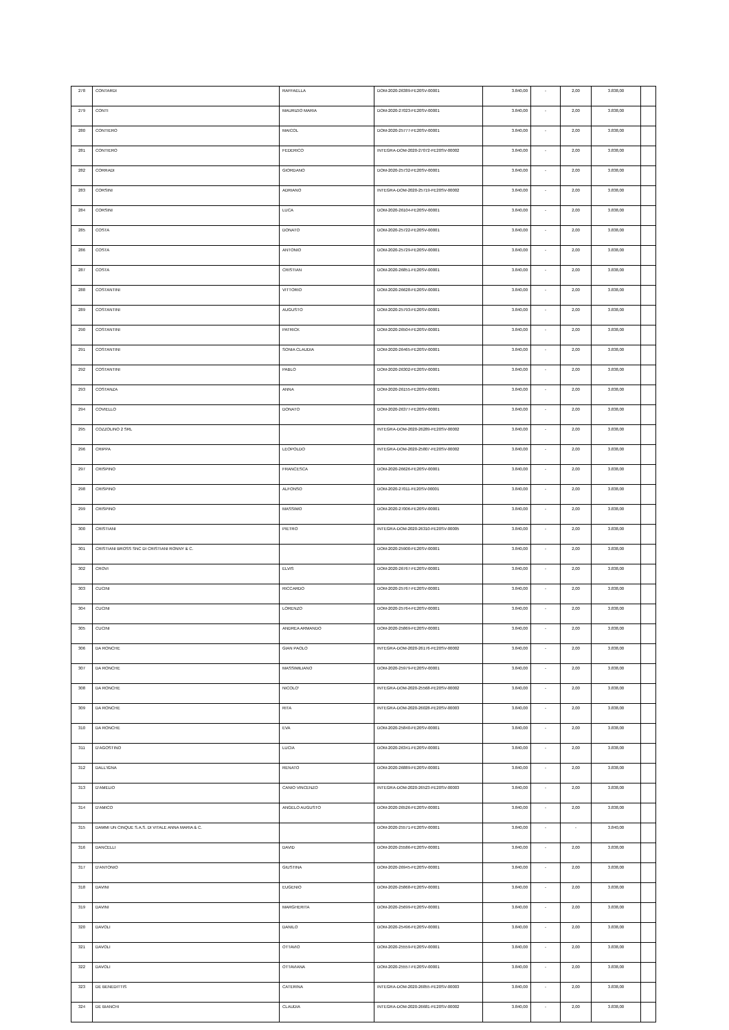| 278 | CONTARDI | RAFFAELLA | DOM-2020-26389-FE20SV-00001 | 3.840,00 | - | 2,00 | 3.838,00 | |
| 279 | CONTI | MAURIZIO MARIA | DOM-2020-27023-FE20SV-00001 | 3.840,00 | - | 2,00 | 3.838,00 | |
| 280 | CONTIERO | MAICOL | DOM-2020-25777-FE20SV-00001 | 3.840,00 | - | 2,00 | 3.838,00 | |
| 281 | CONTIERO | FEDERICO | INTEGRA-DOM-2020-27072-FE20SV-00002 | 3.840,00 | - | 2,00 | 3.838,00 | |
| 282 | CORRADI | GIORDANO | DOM-2020-25732-FE20SV-00001 | 3.840,00 | - | 2,00 | 3.838,00 | |
| 283 | CORSINI | ADRIANO | INTEGRA-DOM-2020-25719-FE20SV-00002 | 3.840,00 | - | 2,00 | 3.838,00 | |
| 284 | CORSINI | LUCA | DOM-2020-26104-FE20SV-00001 | 3.840,00 | - | 2,00 | 3.838,00 | |
| 285 | COSTA | DONATO | DOM-2020-25722-FE20SV-00001 | 3.840,00 | - | 2,00 | 3.838,00 | |
| 286 | COSTA | ANTONIO | DOM-2020-25729-FE20SV-00001 | 3.840,00 | - | 2,00 | 3.838,00 | |
| 287 | COSTA | CRISTIAN | DOM-2020-26851-FE20SV-00001 | 3.840,00 | - | 2,00 | 3.838,00 | |
| 288 | COSTANTINI | VITTORIO | DOM-2020-26628-FE20SV-00001 | 3.840,00 | - | 2,00 | 3.838,00 | |
| 289 | COSTANTINI | AUGUSTO | DOM-2020-25793-FE20SV-00001 | 3.840,00 | - | 2,00 | 3.838,00 | |
| 290 | COSTANTINI | PATRICK | DOM-2020-26504-FE20SV-00001 | 3.840,00 | - | 2,00 | 3.838,00 | |
| 291 | COSTANTINI | SONIA CLAUDIA | DOM-2020-26465-FE20SV-00001 | 3.840,00 | - | 2,00 | 3.838,00 | |
| 292 | COSTANTINI | PABLO | DOM-2020-26302-FE20SV-00001 | 3.840,00 | - | 2,00 | 3.838,00 | |
| 293 | COSTANZA | ANNA | DOM-2020-26155-FE20SV-00001 | 3.840,00 | - | 2,00 | 3.838,00 | |
| 294 | COVIELLO | DONATO | DOM-2020-26377-FE20SV-00001 | 3.840,00 | - | 2,00 | 3.838,00 | |
| 295 | COZZOLINO 2 SRL | | INTEGRA-DOM-2020-26289-FE20SV-00002 | 3.840,00 | - | 2,00 | 3.838,00 | |
| 296 | CRIPPA | LEOPOLDO | INTEGRA-DOM-2020-25807-FE20SV-00002 | 3.840,00 | - | 2,00 | 3.838,00 | |
| 297 | CRISPINO | FRANCESCA | DOM-2020-26626-FE20SV-00001 | 3.840,00 | - | 2,00 | 3.838,00 | |
| 298 | CRISPINO | ALFONSO | DOM-2020-27011-FE20SV-00001 | 3.840,00 | - | 2,00 | 3.838,00 | |
| 299 | CRISPINO | MASSIMO | DOM-2020-27006-FE20SV-00001 | 3.840,00 | - | 2,00 | 3.838,00 | |
| 300 | CRISTIANI | PIETRO | INTEGRA-DOM-2020-26310-FE20SV-00005 | 3.840,00 | - | 2,00 | 3.838,00 | |
| 301 | CRISTIANI BROSS SNC DI CRISTIANI RONNY & C. | | DOM-2020-25900-FE20SV-00001 | 3.840,00 | - | 2,00 | 3.838,00 | |
| 302 | CROVI | ELVIS | DOM-2020-26767-FE20SV-00001 | 3.840,00 | - | 2,00 | 3.838,00 | |
| 303 | CUCINI | RICCARDO | DOM-2020-25767-FE20SV-00001 | 3.840,00 | - | 2,00 | 3.838,00 | |
| 304 | CUCINI | LORENZO | DOM-2020-25764-FE20SV-00001 | 3.840,00 | - | 2,00 | 3.838,00 | |
| 305 | CUCINI | ANDREA ARMANDO | DOM-2020-25869-FE20SV-00001 | 3.840,00 | - | 2,00 | 3.838,00 | |
| 306 | DA RONCHE | GIAN PAOLO | INTEGRA-DOM-2020-26176-FE20SV-00002 | 3.840,00 | - | 2,00 | 3.838,00 | |
| 307 | DA RONCHE | MASSIMILIANO | DOM-2020-25979-FE20SV-00001 | 3.840,00 | - | 2,00 | 3.838,00 | |
| 308 | DA RONCHE | NICOLO' | INTEGRA-DOM-2020-25568-FE20SV-00002 | 3.840,00 | - | 2,00 | 3.838,00 | |
| 309 | DA RONCHE | RITA | INTEGRA-DOM-2020-26028-FE20SV-00003 | 3.840,00 | - | 2,00 | 3.838,00 | |
| 310 | DA RONCHE | EVA | DOM-2020-25840-FE20SV-00001 | 3.840,00 | - | 2,00 | 3.838,00 | |
| 311 | D'AGOSTINO | LUCIA | DOM-2020-26341-FE20SV-00001 | 3.840,00 | - | 2,00 | 3.838,00 | |
| 312 | DALL'IGNA | RENATO | DOM-2020-26889-FE20SV-00001 | 3.840,00 | - | 2,00 | 3.838,00 | |
| 313 | D'AMELIO | CANIO VINCENZO | INTEGRA-DOM-2020-26523-FE20SV-00003 | 3.840,00 | - | 2,00 | 3.838,00 | |
| 314 | D'AMICO | ANGELO AUGUSTO | DOM-2020-26526-FE20SV-00001 | 3.840,00 | - | 2,00 | 3.838,00 | |
| 315 | DAMMI UN CINQUE S.A.S. DI VITALE ANNA MARIA & C. | | DOM-2020-25571-FE20SV-00001 | 3.840,00 | - | - | 3.840,00 | |
| 316 | DANCELLI | DAVID | DOM-2020-25586-FE20SV-00001 | 3.840,00 | - | 2,00 | 3.838,00 | |
| 317 | D'ANTONIO | GIUSTINA | DOM-2020-26945-FE20SV-00001 | 3.840,00 | - | 2,00 | 3.838,00 | |
| 318 | DAVINI | EUGENIO | DOM-2020-25868-FE20SV-00001 | 3.840,00 | - | 2,00 | 3.838,00 | |
| 319 | DAVINI | MARGHERITA | DOM-2020-25699-FE20SV-00001 | 3.840,00 | - | 2,00 | 3.838,00 | |
| 320 | DAVOLI | DANILO | DOM-2020-25496-FE20SV-00001 | 3.840,00 | - | 2,00 | 3.838,00 | |
| 321 | DAVOLI | OTTAVIO | DOM-2020-25559-FE20SV-00001 | 3.840,00 | - | 2,00 | 3.838,00 | |
| 322 | DAVOLI | OTTAVIANA | DOM-2020-25557-FE20SV-00001 | 3.840,00 | - | 2,00 | 3.838,00 | |
| 323 | DE BENEDITTIS | CATERINA | INTEGRA-DOM-2020-26855-FE20SV-00003 | 3.840,00 | - | 2,00 | 3.838,00 | |
| 324 | DE BIANCHI | CLAUDIA | INTEGRA-DOM-2020-26681-FE20SV-00002 | 3.840,00 | - | 2,00 | 3.838,00 | |